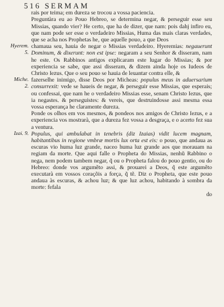516 SERMAM
rais por teima; em dureza se trocou a vossa paciencia.
Preguntàra eu ao Pouo Hebreo, se determina negar, & perseguir esse seu Missias, quando vier? He certo, que ha de dizer, que nam: pois dahj infiro eu, que nam pode ser esse o verdadeiro Missias, Huma das mais claras verdades, que se acha nos Prophetas he, que aquelle pouo, a que Deos
Hyerem.
5.
chamaua seu, hauia de negar o Missias verdadeiro. Hyeremias: negauerunt Dominum, & dixerunt: non est ipse: negaram a seu Senhor & disseram, nam he este. Os Rabbinos antigos explicaram este lugar do Missias; & por experiencia se sabe, que assi disseram, & dizem ainda hoje os Iudeos de Christo Iezus. Que o seu pouo se hauia de leuantar contra elle, &
Miche.
2.
fazerselhe inimigo, disse Deos por Micheas: populus meus in aduersarium consurrexit: vede se haueis de negar, & perseguir esse Missias, que esperais; ou confessai, que nam he o verdadeiro Missias esse, senam Christo Iezus, que ia negastes. & perseguistes: & vereis, que destruindosse assi mesma essa vossa esperança he claramente dureza.
Ponde os olhos em vos mesmos, & pondeos nos amigos de Christo Iezus, e a experiencia vos mostrarà, que a dureza fez vossa a desgraça, e o acerto fez sua a ventura.
Izai. 9. Populus, qui ambulabat in tenebris (diz Izaias) vidit lucem magnam, habitantibus in regione vmbræ mortis lux orta est eis: o pouo, que andaua as escuras vio huma luz grande, naceo huma luz grande aos que morauam na regiam da morte. Que aqui falle o Propheta do Missias, nenhũ Rabbino o nega, nem podem tambem negar, q̃ ou o Propheta falou do pouo gentio, ou do Hebreo: donde vos argumẽto assi, & prouarei a Deos, q̃ este argumẽto executarà em vossos coraçõis a força, q̃ tẽ. Diz o Propheta, que este pouo andaua às escuras, & achou luz; & que luz achou, habitando à sombra da morte: fefala
do